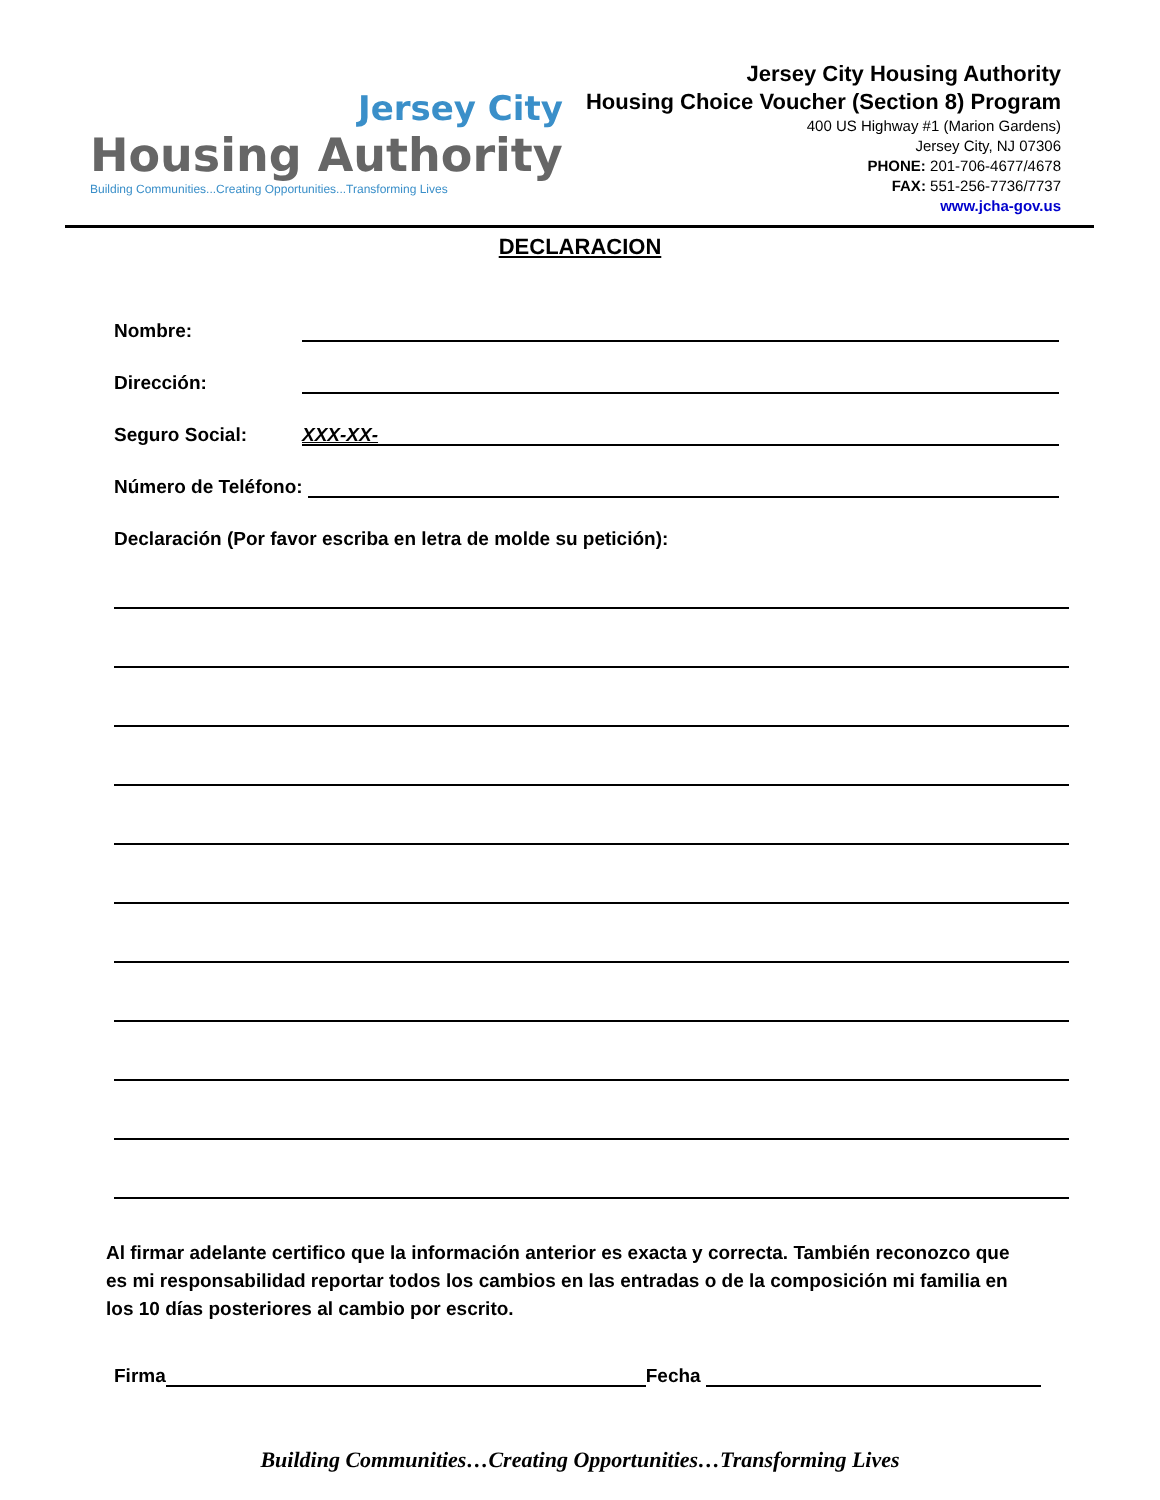Jersey City
Housing Authority
Building Communities...Creating Opportunities...Transforming Lives
Jersey City Housing Authority
Housing Choice Voucher (Section 8) Program
400 US Highway #1 (Marion Gardens)
Jersey City, NJ 07306
PHONE: 201-706-4677/4678
FAX: 551-256-7736/7737
www.jcha-gov.us
DECLARACION
Nombre:
Dirección:
Seguro Social: XXX-XX-
Número de Teléfono:
Declaración (Por favor escriba en letra de molde su petición):
Al firmar adelante certifico que la información anterior es exacta y correcta. También reconozco que es mi responsabilidad reportar todos los cambios en las entradas o de la composición mi familia en los 10 días posteriores al cambio por escrito.
Firma Fecha
Building Communities…Creating Opportunities…Transforming Lives